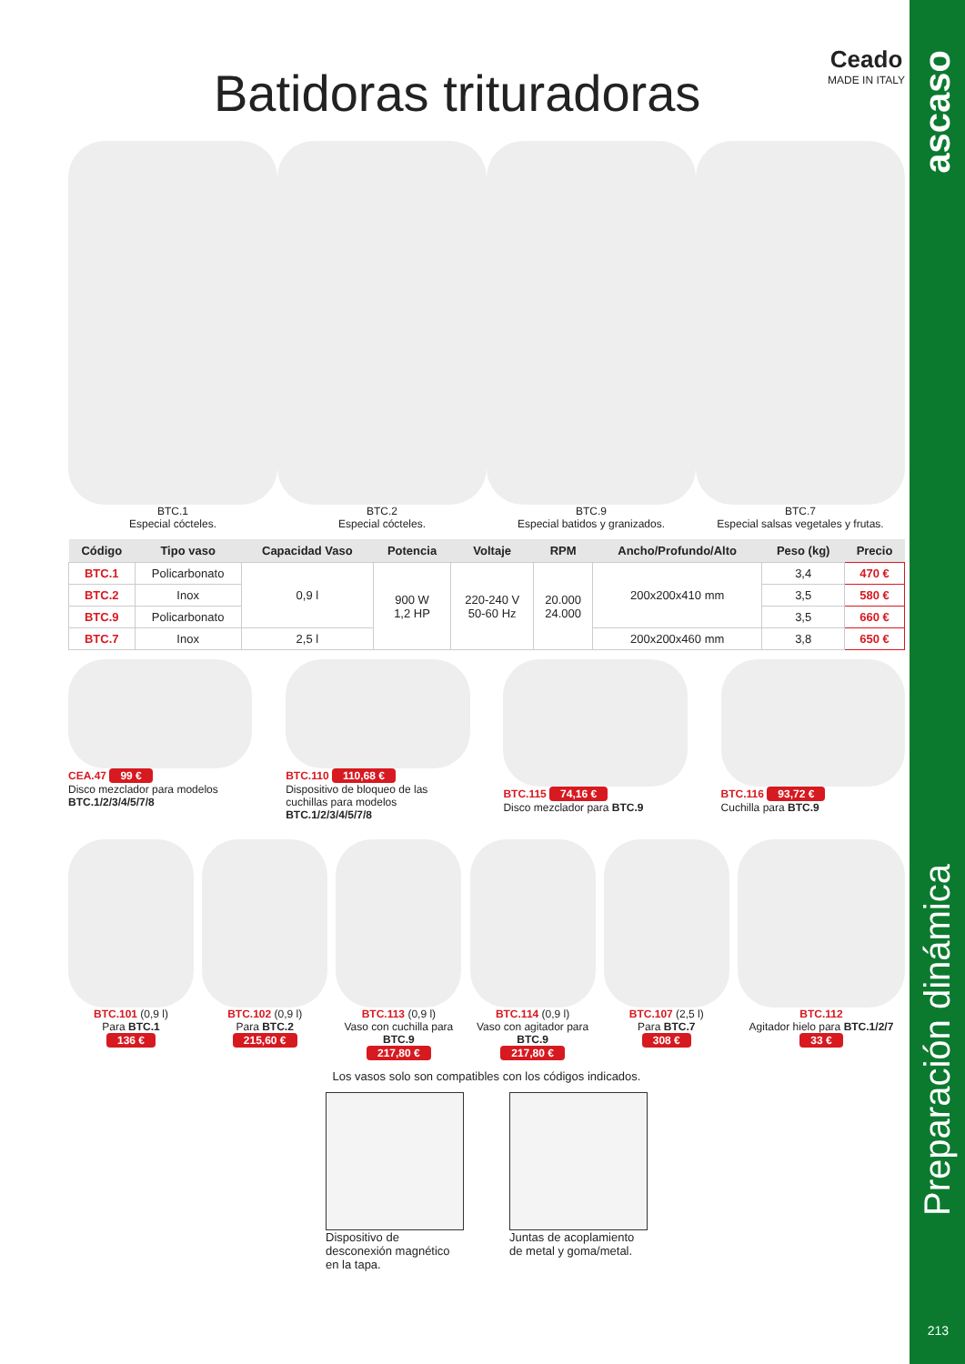ascaso
Preparación dinámica
213
Batidoras trituradoras
Ceado
MADE IN ITALY
BTC.1
Especial cócteles.
BTC.2
Especial cócteles.
BTC.9
Especial batidos y granizados.
BTC.7
Especial salsas vegetales y frutas.
| Código | Tipo vaso | Capacidad Vaso | Potencia | Voltaje | RPM | Ancho/Profundo/Alto | Peso (kg) | Precio |
| --- | --- | --- | --- | --- | --- | --- | --- | --- |
| BTC.1 | Policarbonato | 0,9 l | 900 W 1,2 HP | 220-240 V 50-60 Hz | 20.000 24.000 | 200x200x410 mm | 3,4 | 470 € |
| BTC.2 | Inox | | | | | | 3,5 | 580 € |
| BTC.9 | Policarbonato | | | | | | 3,5 | 660 € |
| BTC.7 | Inox | 2,5 l | | | | 200x200x460 mm | 3,8 | 650 € |
CEA.47 99 €
Disco mezclador para modelos BTC.1/2/3/4/5/7/8
BTC.110 110,68 €
Dispositivo de bloqueo de las cuchillas para modelos BTC.1/2/3/4/5/7/8
BTC.115 74,16 €
Disco mezclador para BTC.9
BTC.116 93,72 €
Cuchilla para BTC.9
BTC.101 (0,9 l)
Para BTC.1
136 €
BTC.102 (0,9 l)
Para BTC.2
215,60 €
BTC.113 (0,9 l)
Vaso con cuchilla para BTC.9
217,80 €
BTC.114 (0,9 l)
Vaso con agitador para BTC.9
217,80 €
BTC.107 (2,5 l)
Para BTC.7
308 €
BTC.112
Agitador hielo para BTC.1/2/7
33 €
Los vasos solo son compatibles con los códigos indicados.
Dispositivo de desconexión magnético en la tapa.
Juntas de acoplamiento de metal y goma/metal.